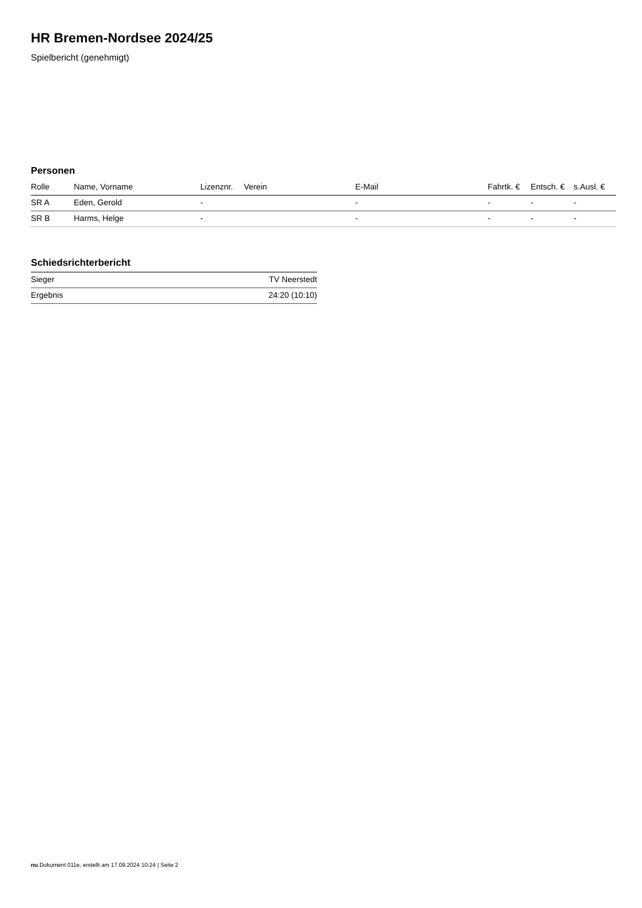HR Bremen-Nordsee 2024/25
Spielbericht (genehmigt)
Personen
| Rolle | Name, Vorname | Lizenznr. | Verein | E-Mail | Fahrtk. € | Entsch. € | s.Ausl. € |
| --- | --- | --- | --- | --- | --- | --- | --- |
| SR A | Eden, Gerold | - | | - | - | - | - |
| SR B | Harms, Helge | - | | - | - | - | - |
Schiedsrichterbericht
| Sieger | TV Neerstedt |
| Ergebnis | 24:20 (10:10) |
nu.Dokument 011e, erstellt am 17.09.2024 10:24 | Seite 2